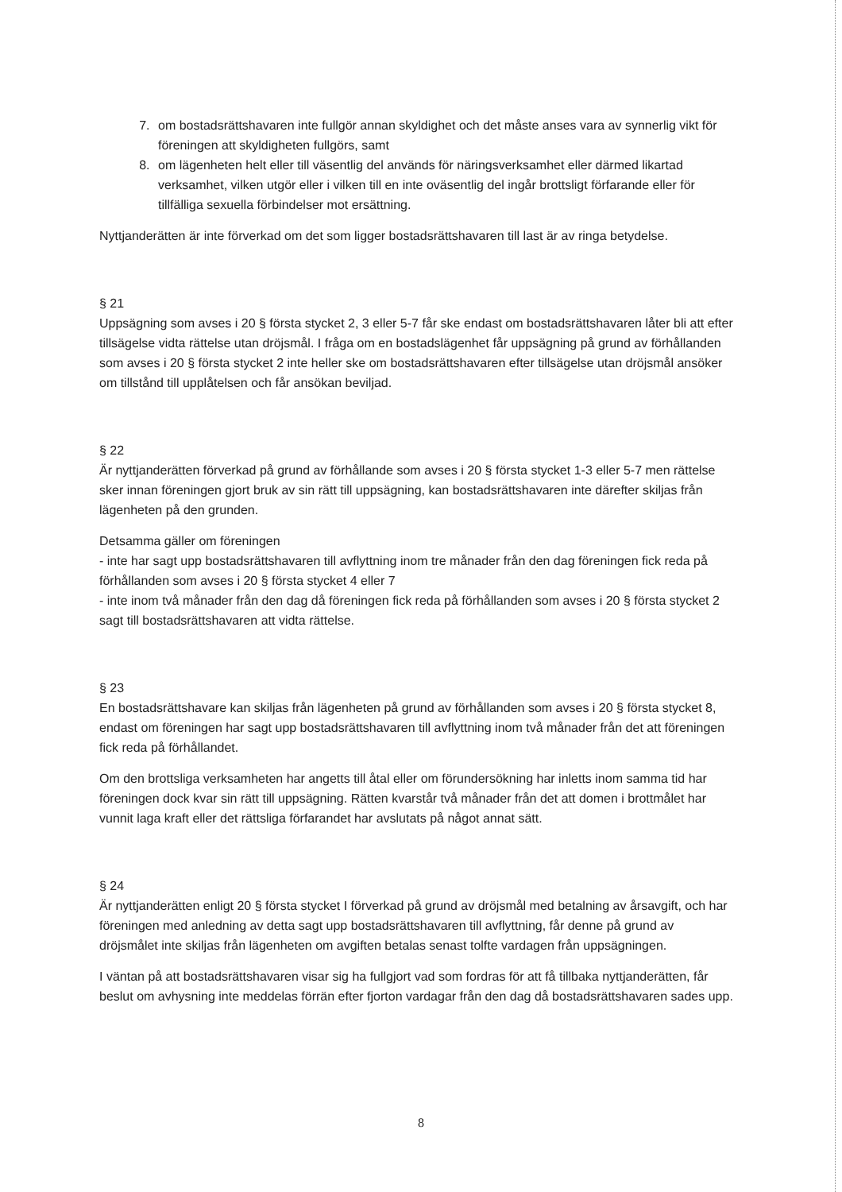7. om bostadsrättshavaren inte fullgör annan skyldighet och det måste anses vara av synnerlig vikt för föreningen att skyldigheten fullgörs, samt
8. om lägenheten helt eller till väsentlig del används för näringsverksamhet eller därmed likartad verksamhet, vilken utgör eller i vilken till en inte oväsentlig del ingår brottsligt förfarande eller för tillfälliga sexuella förbindelser mot ersättning.
Nyttjanderätten är inte förverkad om det som ligger bostadsrättshavaren till last är av ringa betydelse.
§ 21
Uppsägning som avses i 20 § första stycket 2, 3 eller 5-7 får ske endast om bostadsrättshavaren låter bli att efter tillsägelse vidta rättelse utan dröjsmål. I fråga om en bostadslägenhet får uppsägning på grund av förhållanden som avses i 20 § första stycket 2 inte heller ske om bostadsrättshavaren efter tillsägelse utan dröjsmål ansöker om tillstånd till upplåtelsen och får ansökan beviljad.
§ 22
Är nyttjanderätten förverkad på grund av förhållande som avses i 20 § första stycket 1-3 eller 5-7 men rättelse sker innan föreningen gjort bruk av sin rätt till uppsägning, kan bostadsrättshavaren inte därefter skiljas från lägenheten på den grunden.
Detsamma gäller om föreningen
- inte har sagt upp bostadsrättshavaren till avflyttning inom tre månader från den dag föreningen fick reda på förhållanden som avses i 20 § första stycket 4 eller 7
- inte inom två månader från den dag då föreningen fick reda på förhållanden som avses i 20 § första stycket 2 sagt till bostadsrättshavaren att vidta rättelse.
§ 23
En bostadsrättshavare kan skiljas från lägenheten på grund av förhållanden som avses i 20 § första stycket 8, endast om föreningen har sagt upp bostadsrättshavaren till avflyttning inom två månader från det att föreningen fick reda på förhållandet.
Om den brottsliga verksamheten har angetts till åtal eller om förundersökning har inletts inom samma tid har föreningen dock kvar sin rätt till uppsägning. Rätten kvarstår två månader från det att domen i brottmålet har vunnit laga kraft eller det rättsliga förfarandet har avslutats på något annat sätt.
§ 24
Är nyttjanderätten enligt 20 § första stycket I förverkad på grund av dröjsmål med betalning av årsavgift, och har föreningen med anledning av detta sagt upp bostadsrättshavaren till avflyttning, får denne på grund av dröjsmålet inte skiljas från lägenheten om avgiften betalas senast tolfte vardagen från uppsägningen.
I väntan på att bostadsrättshavaren visar sig ha fullgjort vad som fordras för att få tillbaka nyttjanderätten, får beslut om avhysning inte meddelas förrän efter fjorton vardagar från den dag då bostadsrättshavaren sades upp.
8